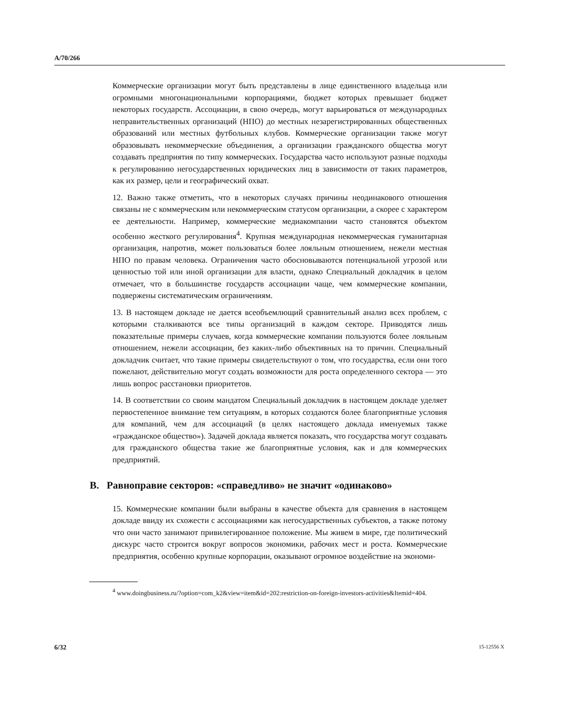A/70/266
Коммерческие организации могут быть представлены в лице единственного владельца или огромными многонациональными корпорациями, бюджет которых превышает бюджет некоторых государств. Ассоциации, в свою очередь, могут варьироваться от международных неправительственных организаций (НПО) до местных незарегистрированных общественных образований или местных футбольных клубов. Коммерческие организации также могут образовывать некоммерческие объединения, а организации гражданского общества могут создавать предприятия по типу коммерческих. Государства часто используют разные подходы к регулированию негосударственных юридических лиц в зависимости от таких параметров, как их размер, цели и географический охват.
12. Важно также отметить, что в некоторых случаях причины неодинакового отношения связаны не с коммерческим или некоммерческим статусом организации, а скорее с характером ее деятельности. Например, коммерческие медиакомпании часто становятся объектом особенно жесткого регулирования<sup>4</sup>. Крупная международная некоммерческая гуманитарная организация, напротив, может пользоваться более лояльным отношением, нежели местная НПО по правам человека. Ограничения часто обосновываются потенциальной угрозой или ценностью той или иной организации для власти, однако Специальный докладчик в целом отмечает, что в большинстве государств ассоциации чаще, чем коммерческие компании, подвержены систематическим ограничениям.
13. В настоящем докладе не дается всеобъемлющий сравнительный анализ всех проблем, с которыми сталкиваются все типы организаций в каждом секторе. Приводятся лишь показательные примеры случаев, когда коммерческие компании пользуются более лояльным отношением, нежели ассоциации, без каких-либо объективных на то причин. Специальный докладчик считает, что такие примеры свидетельствуют о том, что государства, если они того пожелают, действительно могут создать возможности для роста определенного сектора — это лишь вопрос расстановки приоритетов.
14. В соответствии со своим мандатом Специальный докладчик в настоящем докладе уделяет первостепенное внимание тем ситуациям, в которых создаются более благоприятные условия для компаний, чем для ассоциаций (в целях настоящего доклада именуемых также «гражданское общество»). Задачей доклада является показать, что государства могут создавать для гражданского общества такие же благоприятные условия, как и для коммерческих предприятий.
B. Равноправие секторов: «справедливо» не значит «одинаково»
15. Коммерческие компании были выбраны в качестве объекта для сравнения в настоящем докладе ввиду их схожести с ассоциациями как негосударственных субъектов, а также потому что они часто занимают привилегированное положение. Мы живем в мире, где политический дискурс часто строится вокруг вопросов экономики, рабочих мест и роста. Коммерческие предприятия, особенно крупные корпорации, оказывают огромное воздействие на экономи-
<sup>4</sup> www.doingbusiness.ru/?option=com_k2&view=item&id=202:restriction-on-foreign-investors-activities&Itemid=404.
6/32 15-12556 X